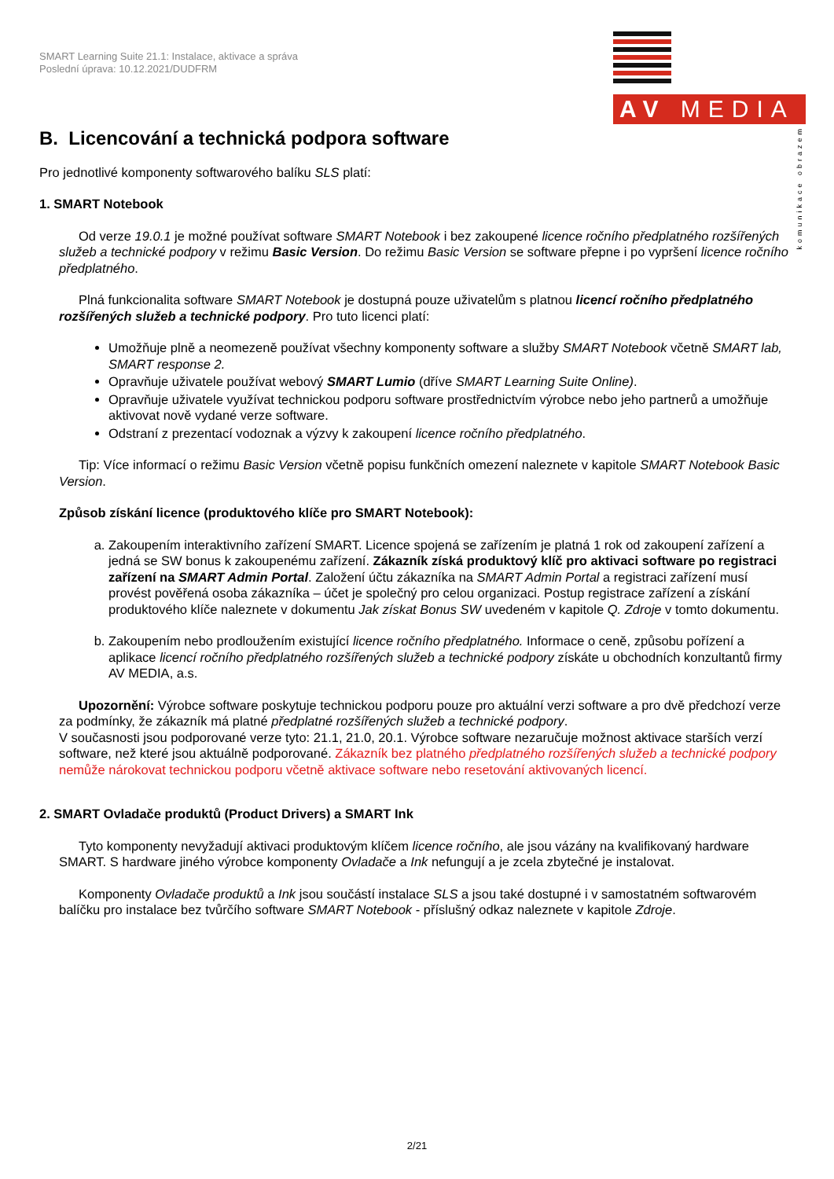SMART Learning Suite 21.1: Instalace, aktivace a správa
Poslední úprava: 10.12.2021/DUDFRM
AV MEDIA
komunikace obrazem
B. Licencování a technická podpora software
Pro jednotlivé komponenty softwarového balíku SLS platí:
1. SMART Notebook
Od verze 19.0.1 je možné používat software SMART Notebook i bez zakoupené licence ročního předplatného rozšířených služeb a technické podpory v režimu Basic Version. Do režimu Basic Version se software přepne i po vypršení licence ročního předplatného.
Plná funkcionalita software SMART Notebook je dostupná pouze uživatelům s platnou licencí ročního předplatného rozšířených služeb a technické podpory. Pro tuto licenci platí:
Umožňuje plně a neomezeně používat všechny komponenty software a služby SMART Notebook včetně SMART lab, SMART response 2.
Opravňuje uživatele používat webový SMART Lumio (dříve SMART Learning Suite Online).
Opravňuje uživatele využívat technickou podporu software prostřednictvím výrobce nebo jeho partnerů a umožňuje aktivovat nově vydané verze software.
Odstraní z prezentací vodoznak a výzvy k zakoupení licence ročního předplatného.
Tip: Více informací o režimu Basic Version včetně popisu funkčních omezení naleznete v kapitole SMART Notebook Basic Version.
Způsob získání licence (produktového klíče pro SMART Notebook):
a. Zakoupením interaktivního zařízení SMART. Licence spojená se zařízením je platná 1 rok od zakoupení zařízení a jedná se SW bonus k zakoupenému zařízení. Zákazník získá produktový klíč pro aktivaci software po registraci zařízení na SMART Admin Portal. Založení účtu zákazníka na SMART Admin Portal a registraci zařízení musí provést pověřená osoba zákazníka – účet je společný pro celou organizaci. Postup registrace zařízení a získání produktového klíče naleznete v dokumentu Jak získat Bonus SW uvedeném v kapitole Q. Zdroje v tomto dokumentu.
b. Zakoupením nebo prodloužením existující licence ročního předplatného. Informace o ceně, způsobu pořízení a aplikace licencí ročního předplatného rozšířených služeb a technické podpory získáte u obchodních konzultantů firmy AV MEDIA, a.s.
Upozornění: Výrobce software poskytuje technickou podporu pouze pro aktuální verzi software a pro dvě předchozí verze za podmínky, že zákazník má platné předplatné rozšířených služeb a technické podpory.
V současnosti jsou podporované verze tyto: 21.1, 21.0, 20.1. Výrobce software nezaručuje možnost aktivace starších verzí software, než které jsou aktuálně podporované. Zákazník bez platného předplatného rozšířených služeb a technické podpory nemůže nárokovat technickou podporu včetně aktivace software nebo resetování aktivovaných licencí.
2. SMART Ovladače produktů (Product Drivers) a SMART Ink
Tyto komponenty nevyžadují aktivaci produktovým klíčem licence ročního, ale jsou vázány na kvalifikovaný hardware SMART. S hardware jiného výrobce komponenty Ovladače a Ink nefungují a je zcela zbytečné je instalovat.
Komponenty Ovladače produktů a Ink jsou součástí instalace SLS a jsou také dostupné i v samostatném softwarovém balíčku pro instalace bez tvůrčího software SMART Notebook - příslušný odkaz naleznete v kapitole Zdroje.
2/21